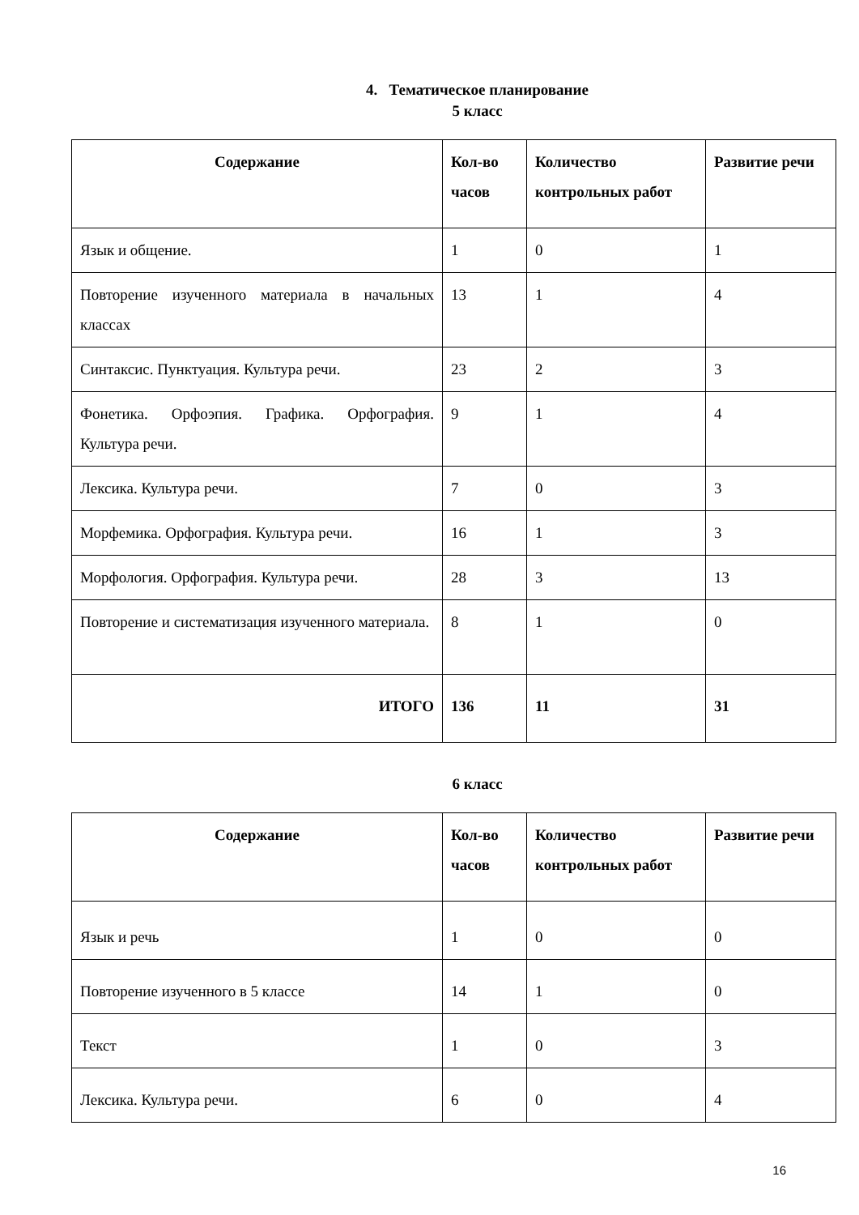4. Тематическое планирование
5 класс
| Содержание | Кол-во часов | Количество контрольных работ | Развитие речи |
| --- | --- | --- | --- |
| Язык и общение. | 1 | 0 | 1 |
| Повторение изученного материала в начальных классах | 13 | 1 | 4 |
| Синтаксис. Пунктуация. Культура речи. | 23 | 2 | 3 |
| Фонетика. Орфоэпия. Графика. Орфография. Культура речи. | 9 | 1 | 4 |
| Лексика. Культура речи. | 7 | 0 | 3 |
| Морфемика. Орфография. Культура речи. | 16 | 1 | 3 |
| Морфология. Орфография. Культура речи. | 28 | 3 | 13 |
| Повторение и систематизация изученного материала. | 8 | 1 | 0 |
| ИТОГО | 136 | 11 | 31 |
6 класс
| Содержание | Кол-во часов | Количество контрольных работ | Развитие речи |
| --- | --- | --- | --- |
| Язык и речь | 1 | 0 | 0 |
| Повторение изученного в 5 классе | 14 | 1 | 0 |
| Текст | 1 | 0 | 3 |
| Лексика. Культура речи. | 6 | 0 | 4 |
16